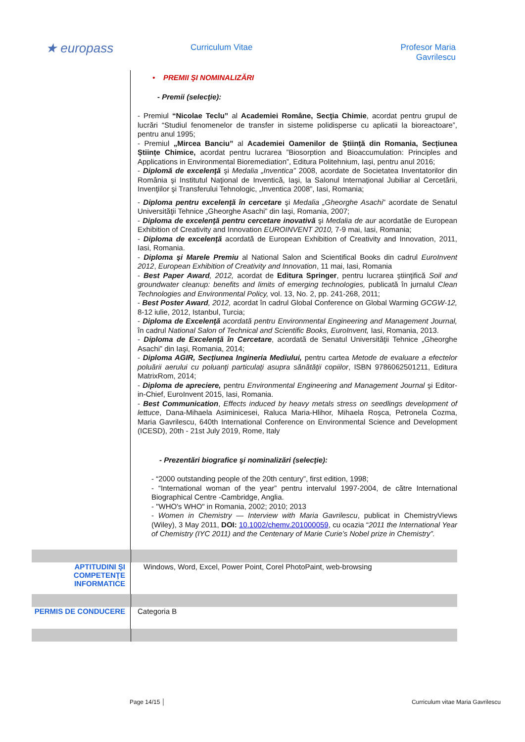★ europass Curriculum Vitae
Profesor Maria
Gavrilescu
• PREMII ŞI NOMINALIZĂRI
- Premii (selecţie):
- Premiul “Nicolae Teclu” al Academiei Române, Secţia Chimie, acordat pentru grupul de lucrări “Studiul fenomenelor de transfer in sisteme polidisperse cu aplicatii la bioreactoare”, pentru anul 1995;
- Premiul „Mircea Banciu” al Academiei Oamenilor de Știință din Romania, Secțiunea Științe Chimice, acordat pentru lucrarea ”Biosorption and Bioaccumulation: Principles and Applications in Environmental Bioremediation”, Editura Politehnium, Iași, pentru anul 2016;
- Diplomă de excelenţă şi Medalia „Inventica” 2008, acordate de Societatea Inventatorilor din România şi Institutul Naţional de Inventică, Iaşi, la Salonul Internaţional Jubiliar al Cercetării, Invenţiilor şi Transferului Tehnologic, „Inventica 2008”, Iasi, Romania;
- Diploma pentru excelenţă în cercetare şi Medalia „Gheorghe Asachi” acordate de Senatul Universităţii Tehnice „Gheorghe Asachi” din Iaşi, Romania, 2007;
- Diploma de excelenţă pentru cercetare inovativă şi Medalia de aur acordatăe de European Exhibition of Creativity and Innovation EUROINVENT 2010, 7-9 mai, Iasi, Romania;
- Diploma de excelenţă acordată de European Exhibition of Creativity and Innovation, 2011, Iasi, Romania.
- Diploma şi Marele Premiu al National Salon and Scientifical Books din cadrul EuroInvent 2012, European Exhibition of Creativity and Innovation, 11 mai, Iasi, Romania
- Best Paper Award, 2012, acordat de Editura Springer, pentru lucrarea ştiinţifică Soil and groundwater cleanup: benefits and limits of emerging technologies, publicată în jurnalul Clean Technologies and Environmental Policy, vol. 13, No. 2, pp. 241-268, 2011;
- Best Poster Award, 2012, acordat în cadrul Global Conference on Global Warming GCGW-12, 8-12 iulie, 2012, Istanbul, Turcia;
- Diploma de Excelenţă acordată pentru Environmental Engineering and Management Journal, în cadrul National Salon of Technical and Scientific Books, EuroInvent, Iasi, Romania, 2013.
- Diploma de Excelenţă în Cercetare, acordată de Senatul Universităţii Tehnice „Gheorghe Asachi” din Iaşi, Romania, 2014;
- Diploma AGIR, Secțiunea Ingineria Mediului, pentru cartea Metode de evaluare a efectelor poluării aerului cu poluanţi particulaţi asupra sănătăţii copiilor, ISBN 9786062501211, Editura MatrixRom, 2014;
- Diploma de apreciere, pentru Environmental Engineering and Management Journal şi Editor-in-Chief, EuroInvent 2015, Iasi, Romania.
- Best Communication, Effects induced by heavy metals stress on seedlings development of lettuce, Dana-Mihaela Asiminicesei, Raluca Maria-Hlihor, Mihaela Roșca, Petronela Cozma, Maria Gavrilescu, 640th International Conference on Environmental Science and Development (ICESD), 20th - 21st July 2019, Rome, Italy
- Prezentări biografice şi nominalizări (selecţie):
- “2000 outstanding people of the 20th century”, first edition, 1998;
- “International woman of the year” pentru intervalul 1997-2004, de către International Biographical Centre -Cambridge, Anglia.
- "WHO's WHO" in Romania, 2002; 2010; 2013
- Women in Chemistry — Interview with Maria Gavrilescu, publicat in ChemistryViews (Wiley), 3 May 2011, DOI: 10.1002/chemv.201000059, cu ocazia “2011 the International Year of Chemistry (IYC 2011) and the Centenary of Marie Curie’s Nobel prize in Chemistry”.
APTITUDINI ŞI COMPETENŢE INFORMATICE
Windows, Word, Excel, Power Point, Corel PhotoPaint, web-browsing
PERMIS DE CONDUCERE
Categoria B
Page 14/15 │ Curriculum vitae Maria Gavrilescu